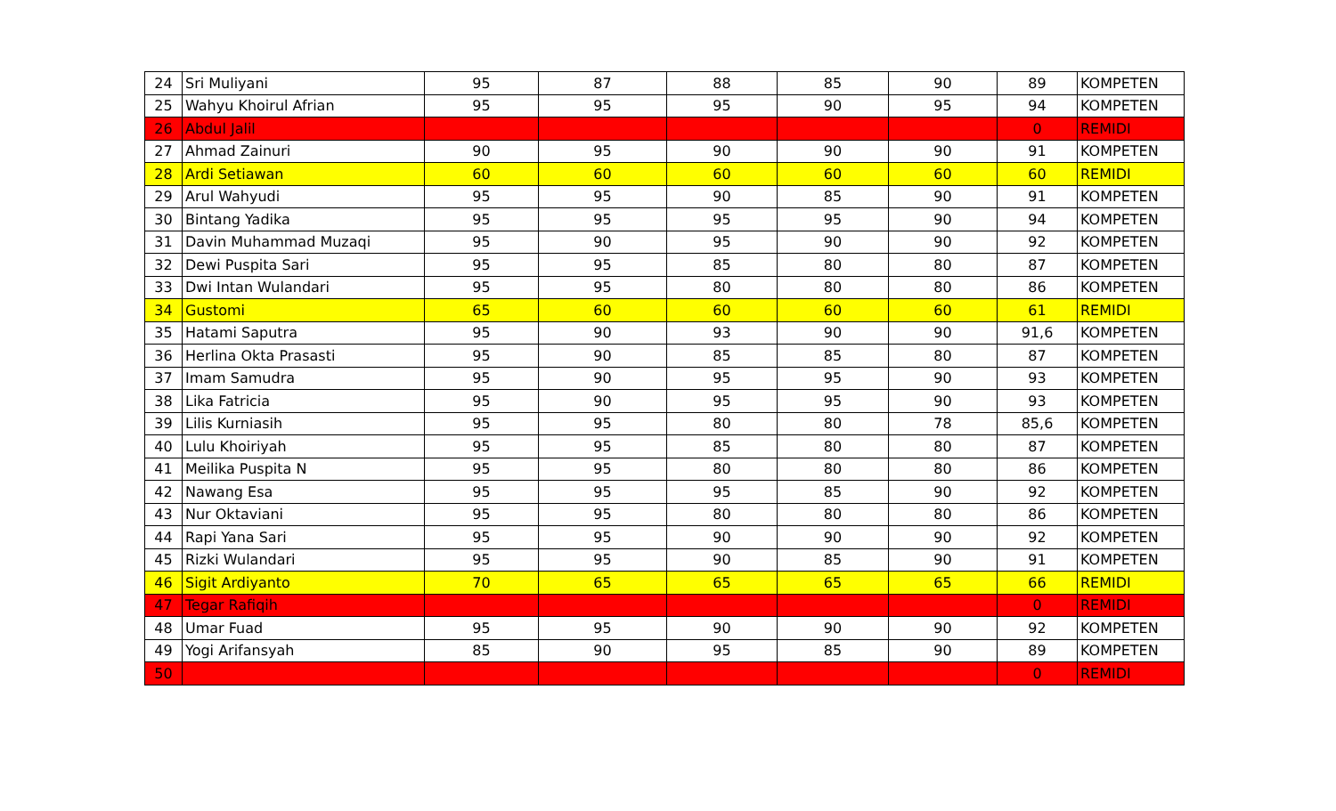| 24 | Sri Muliyani | 95 | 87 | 88 | 85 | 90 | 89 | KOMPETEN |
| 25 | Wahyu Khoirul Afrian | 95 | 95 | 95 | 90 | 95 | 94 | KOMPETEN |
| 26 | Abdul Jalil | | | | | | 0 | REMIDI |
| 27 | Ahmad Zainuri | 90 | 95 | 90 | 90 | 90 | 91 | KOMPETEN |
| 28 | Ardi Setiawan | 60 | 60 | 60 | 60 | 60 | 60 | REMIDI |
| 29 | Arul Wahyudi | 95 | 95 | 90 | 85 | 90 | 91 | KOMPETEN |
| 30 | Bintang Yadika | 95 | 95 | 95 | 95 | 90 | 94 | KOMPETEN |
| 31 | Davin Muhammad Muzaqi | 95 | 90 | 95 | 90 | 90 | 92 | KOMPETEN |
| 32 | Dewi Puspita Sari | 95 | 95 | 85 | 80 | 80 | 87 | KOMPETEN |
| 33 | Dwi Intan Wulandari | 95 | 95 | 80 | 80 | 80 | 86 | KOMPETEN |
| 34 | Gustomi | 65 | 60 | 60 | 60 | 60 | 61 | REMIDI |
| 35 | Hatami Saputra | 95 | 90 | 93 | 90 | 90 | 91,6 | KOMPETEN |
| 36 | Herlina Okta Prasasti | 95 | 90 | 85 | 85 | 80 | 87 | KOMPETEN |
| 37 | Imam Samudra | 95 | 90 | 95 | 95 | 90 | 93 | KOMPETEN |
| 38 | Lika Fatricia | 95 | 90 | 95 | 95 | 90 | 93 | KOMPETEN |
| 39 | Lilis Kurniasih | 95 | 95 | 80 | 80 | 78 | 85,6 | KOMPETEN |
| 40 | Lulu Khoiriyah | 95 | 95 | 85 | 80 | 80 | 87 | KOMPETEN |
| 41 | Meilika Puspita N | 95 | 95 | 80 | 80 | 80 | 86 | KOMPETEN |
| 42 | Nawang Esa | 95 | 95 | 95 | 85 | 90 | 92 | KOMPETEN |
| 43 | Nur Oktaviani | 95 | 95 | 80 | 80 | 80 | 86 | KOMPETEN |
| 44 | Rapi Yana Sari | 95 | 95 | 90 | 90 | 90 | 92 | KOMPETEN |
| 45 | Rizki Wulandari | 95 | 95 | 90 | 85 | 90 | 91 | KOMPETEN |
| 46 | Sigit Ardiyanto | 70 | 65 | 65 | 65 | 65 | 66 | REMIDI |
| 47 | Tegar Rafiqih | | | | | | 0 | REMIDI |
| 48 | Umar Fuad | 95 | 95 | 90 | 90 | 90 | 92 | KOMPETEN |
| 49 | Yogi Arifansyah | 85 | 90 | 95 | 85 | 90 | 89 | KOMPETEN |
| 50 | | | | | | | 0 | REMIDI |